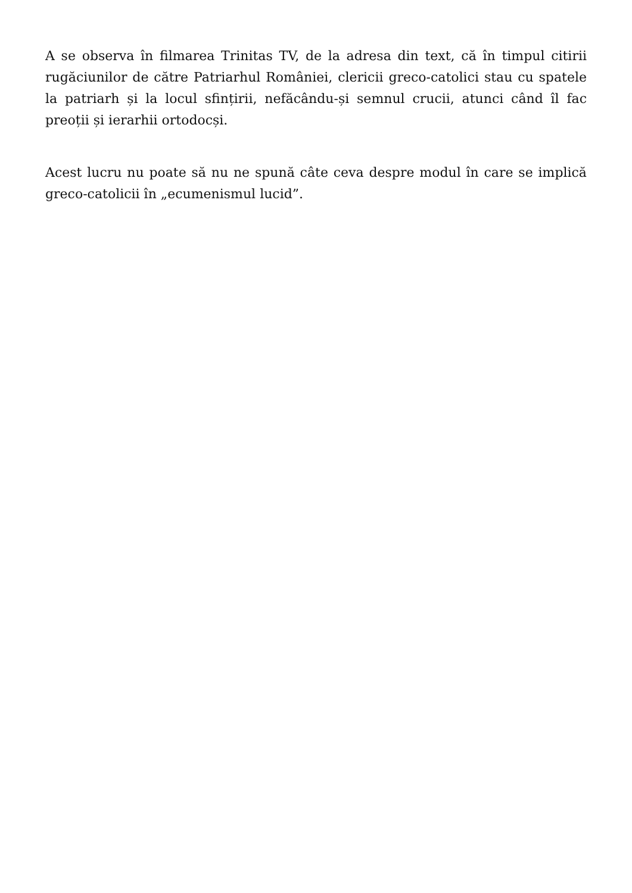A se observa în filmarea Trinitas TV, de la adresa din text, că în timpul citirii rugăciunilor de către Patriarhul României, clericii greco-catolici stau cu spatele la patriarh și la locul sfințirii, nefăcându-și semnul crucii, atunci când îl fac preoții și ierarhii ortodocși.
Acest lucru nu poate să nu ne spună câte ceva despre modul în care se implică greco-catolicii în „ecumenismul lucid”.